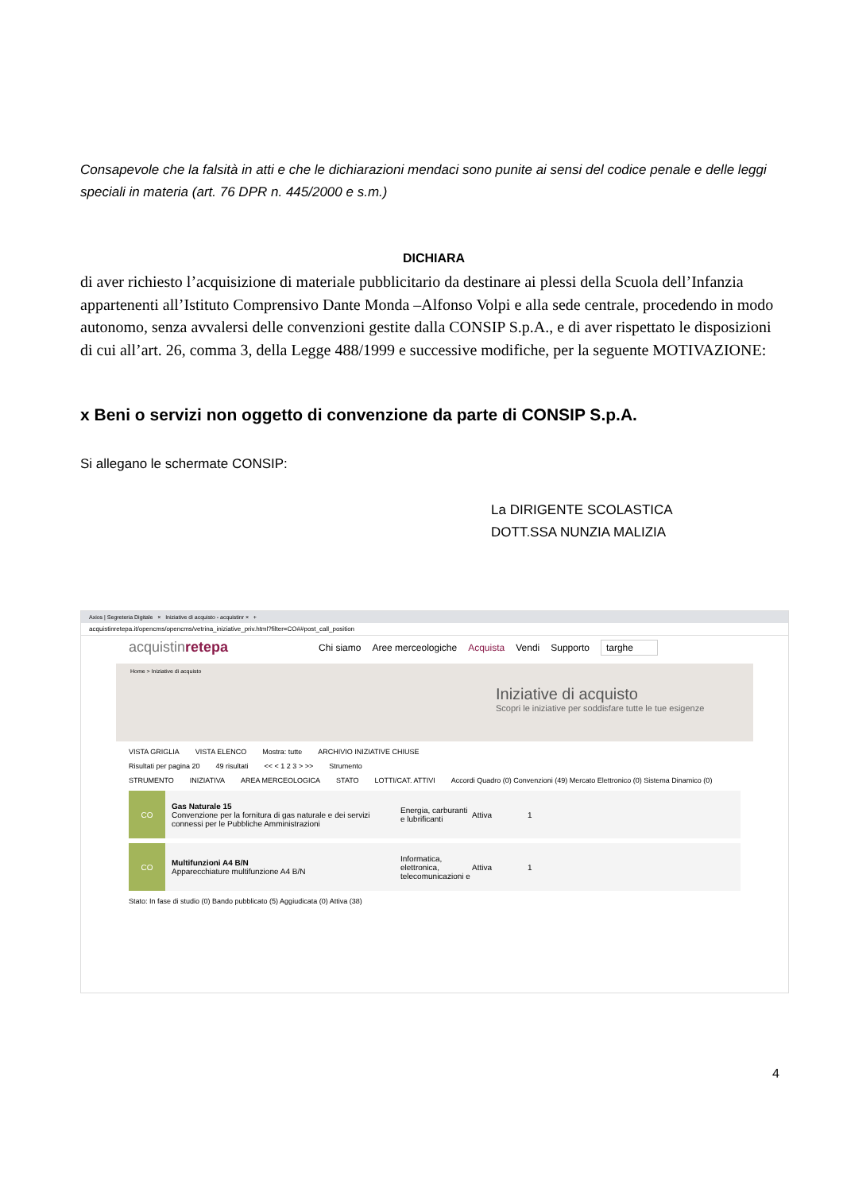Consapevole che la falsità in atti e che le dichiarazioni mendaci sono punite ai sensi del codice penale e delle leggi speciali in materia (art. 76 DPR n. 445/2000 e s.m.)
DICHIARA
di aver richiesto l’acquisizione di materiale pubblicitario da destinare ai plessi della Scuola dell’Infanzia appartenenti all’Istituto Comprensivo Dante Monda –Alfonso Volpi e alla sede centrale, procedendo in modo autonomo, senza avvalersi delle convenzioni gestite dalla CONSIP S.p.A., e di aver rispettato le disposizioni di cui all’art. 26, comma 3, della Legge 488/1999 e successive modifiche, per la seguente MOTIVAZIONE:
x Beni o servizi non oggetto di convenzione da parte di CONSIP S.p.A.
Si allegano le schermate CONSIP:
La DIRIGENTE SCOLASTICA
DOTT.SSA NUNZIA MALIZIA
Axios | Segreteria Digitale × Iniziative di acquisto - acquistinr × +
acquistinretepa.it/opencms/opencms/vetrina_iniziative_priv.html?filter=CO##post_call_position
acquistinretepa Chi siamo Aree merceologiche Acquista Vendi Supporto targhe
Home > Iniziative di acquisto
Iniziative di acquisto
Scopri le iniziative per soddisfare tutte le tue esigenze
VISTA GRIGLIA VISTA ELENCO Mostra: tutte ARCHIVIO INIZIATIVE CHIUSE
Risultati per pagina 20 49 risultati << < 1 2 3 > >> Strumento
STRUMENTO INIZIATIVA AREA MERCEOLOGICA STATO LOTTI/CAT. ATTIVI Accordi Quadro (0) Convenzioni (49) Mercato Elettronico (0) Sistema Dinamico (0)
CO
Gas Naturale 15
Convenzione per la fornitura di gas naturale e dei servizi connessi per le Pubbliche Amministrazioni
Energia, carburanti e lubrificanti Attiva 1
CO
Multifunzioni A4 B/N
Apparecchiature multifunzione A4 B/N
Informatica, elettronica, telecomunicazioni e Attiva 1
Stato: In fase di studio (0) Bando pubblicato (5) Aggiudicata (0) Attiva (38)
4